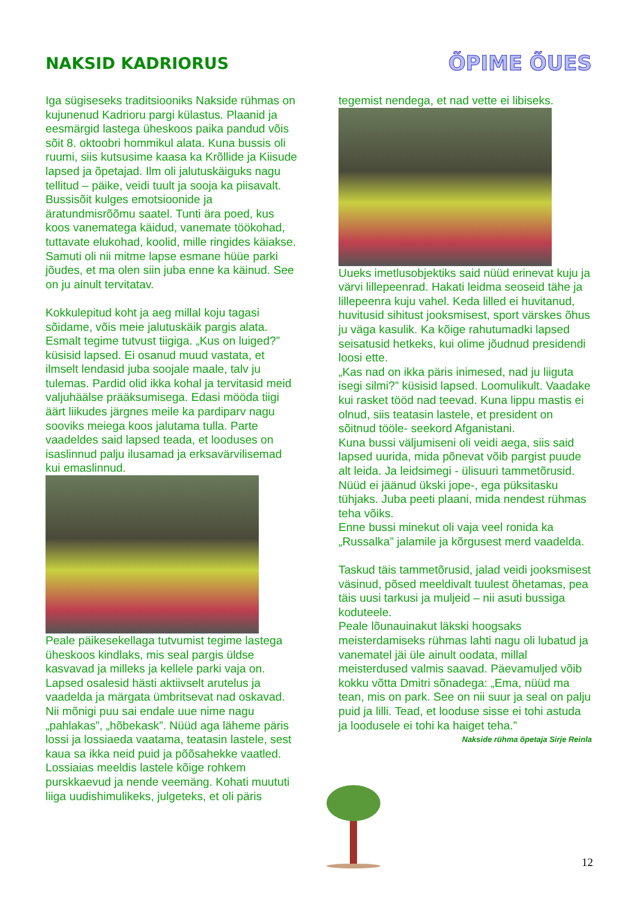NAKSID KADRIORUS
ÕPIME ÕUES
Iga sügiseseks traditsiooniks Nakside rühmas on kujunenud Kadrioru pargi külastus. Plaanid ja eesmärgid lastega üheskoos paika pandud võis sõit 8. oktoobri hommikul alata. Kuna bussis oli ruumi, siis kutsusime kaasa ka Krõllide ja Kiisude lapsed ja õpetajad. Ilm oli jalutuskäiguks nagu tellitud – päike, veidi tuult ja sooja ka piisavalt. Bussisõit kulges emotsioonide ja äratundmisrõõmu saatel. Tunti ära poed, kus koos vanematega käidud, vanemate töökohad, tuttavate elukohad, koolid, mille ringides käiakse. Samuti oli nii mitme lapse esmane hüüe parki jõudes, et ma olen siin juba enne ka käinud. See on ju ainult tervitatav.
Kokkulepitud koht ja aeg millal koju tagasi sõidame, võis meie jalutuskäik pargis alata. Esmalt tegime tutvust tiigiga. „Kus on luiged?” küsisid lapsed. Ei osanud muud vastata, et ilmselt lendasid juba soojale maale, talv ju tulemas. Pardid olid ikka kohal ja tervitasid meid valjuhäälse prääksumisega. Edasi mööda tiigi äärt liikudes järgnes meile ka pardiparv nagu sooviks meiega koos jalutama tulla. Parte vaadeldes said lapsed teada, et looduses on isaslinnud palju ilusamad ja erksavärvilisemad kui emaslinnud.
Peale päikesekellaga tutvumist tegime lastega üheskoos kindlaks, mis seal pargis üldse kasvavad ja milleks ja kellele parki vaja on. Lapsed osalesid hästi aktiivselt arutelus ja vaadelda ja märgata ümbritsevat nad oskavad. Nii mõnigi puu sai endale uue nime nagu „pahlakas”, „hõbekask”. Nüüd aga läheme päris lossi ja lossiaeda vaatama, teatasin lastele, sest kaua sa ikka neid puid ja põõsahekke vaatled. Lossiaias meeldis lastele kõige rohkem purskkaevud ja nende veemäng. Kohati muututi liiga uudishimulikeks, julgeteks, et oli päris
tegemist nendega, et nad vette ei libiseks.
Uueks imetlusobjektiks said nüüd erinevat kuju ja värvi lillepeenrad. Hakati leidma seoseid tähe ja lillepeenra kuju vahel. Keda lilled ei huvitanud, huvitusid sihitust jooksmisest, sport värskes õhus ju väga kasulik. Ka kõige rahutumadki lapsed seisatusid hetkeks, kui olime jõudnud presidendi loosi ette.
„Kas nad on ikka päris inimesed, nad ju liiguta isegi silmi?” küsisid lapsed. Loomulikult. Vaadake kui rasket tööd nad teevad. Kuna lippu mastis ei olnud, siis teatasin lastele, et president on sõitnud tööle- seekord Afganistani.
Kuna bussi väljumiseni oli veidi aega, siis said lapsed uurida, mida põnevat võib pargist puude alt leida. Ja leidsimegi - ülisuuri tammetõrusid. Nüüd ei jäänud ükski jope-, ega püksitasku tühjaks. Juba peeti plaani, mida nendest rühmas teha võiks.
Enne bussi minekut oli vaja veel ronida ka „Russalka” jalamile ja kõrgusest merd vaadelda.
Taskud täis tammetõrusid, jalad veidi jooksmisest väsinud, põsed meeldivalt tuulest õhetamas, pea täis uusi tarkusi ja muljeid – nii asuti bussiga koduteele.
Peale lõunauinakut läkski hoogsaks meisterdamiseks rühmas lahti nagu oli lubatud ja vanematel jäi üle ainult oodata, millal meisterdused valmis saavad. Päevamuljed võib kokku võtta Dmitri sõnadega: „Ema, nüüd ma tean, mis on park. See on nii suur ja seal on palju puid ja lilli. Tead, et looduse sisse ei tohi astuda ja loodusele ei tohi ka haiget teha.”
Nakside rühma õpetaja Sirje Reinla
12